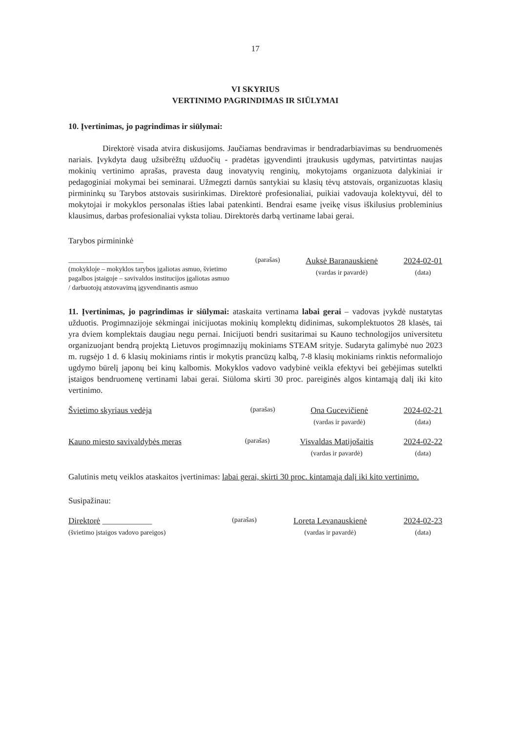17
VI SKYRIUS
VERTINIMO PAGRINDIMAS IR SIŪLYMAI
10. Įvertinimas, jo pagrindimas ir siūlymai:
Direktorė visada atvira diskusijoms. Jaučiamas bendravimas ir bendradarbiavimas su bendruomenės nariais. Įvykdyta daug užsibrėžtų užduočių - pradėtas įgyvendinti įtraukusis ugdymas, patvirtintas naujas mokinių vertinimo aprašas, pravesta daug inovatyvių renginių, mokytojams organizuota dalykiniai ir pedagoginiai mokymai bei seminarai. Užmegzti darnūs santykiai su klasių tėvų atstovais, organizuotas klasių pirmininkų su Tarybos atstovais susirinkimas. Direktorė profesionaliai, puikiai vadovauja kolektyvui, dėl to mokytojai ir mokyklos personalas išties labai patenkinti. Bendrai esame įveikę visus iškilusius probleminius klausimus, darbas profesionaliai vyksta toliau. Direktorės darbą vertiname labai gerai.
Tarybos pirmininkė
______________________
(mokykloje – mokyklos tarybos įgaliotas asmuo, švietimo pagalbos įstaigoje – savivaldos institucijos įgaliotas asmuo / darbuotojų atstovavimą įgyvendinantis asmuo
(parašas)
Auksė Baranauskienė
(vardas ir pavardė)
2024-02-01
(data)
11. Įvertinimas, jo pagrindimas ir siūlymai: ataskaita vertinama labai gerai – vadovas įvykdė nustatytas užduotis. Progimnazijoje sėkmingai inicijuotas mokinių komplektų didinimas, sukomplektuotos 28 klasės, tai yra dviem komplektais daugiau negu pernai. Inicijuoti bendri susitarimai su Kauno technologijos universitetu organizuojant bendrą projektą Lietuvos progimnazijų mokiniams STEAM srityje. Sudaryta galimybė nuo 2023 m. rugsėjo 1 d. 6 klasių mokiniams rintis ir mokytis prancūzų kalbą, 7-8 klasių mokiniams rinktis neformaliojo ugdymo būrelį japonų bei kinų kalbomis. Mokyklos vadovo vadybinė veikla efektyvi bei gebėjimas sutelkti įstaigos bendruomenę vertinami labai gerai. Siūloma skirti 30 proc. pareiginės algos kintamąją dalį iki kito vertinimo.
Švietimo skyriaus vedėja
(parašas)
Ona Gucevičienė
(vardas ir pavardė)
2024-02-21
(data)
Kauno miesto savivaldybės meras
(parašas)
Visvaldas Matijošaitis
(vardas ir pavardė)
2024-02-22
(data)
Galutinis metų veiklos ataskaitos įvertinimas: labai gerai, skirti 30 proc. kintamąją dalį iki kito vertinimo.
Susipažinau:
Direktorė ____________
(švietimo įstaigos vadovo pareigos)
(parašas)
Loreta Levanauskienė
(vardas ir pavardė)
2024-02-23
(data)